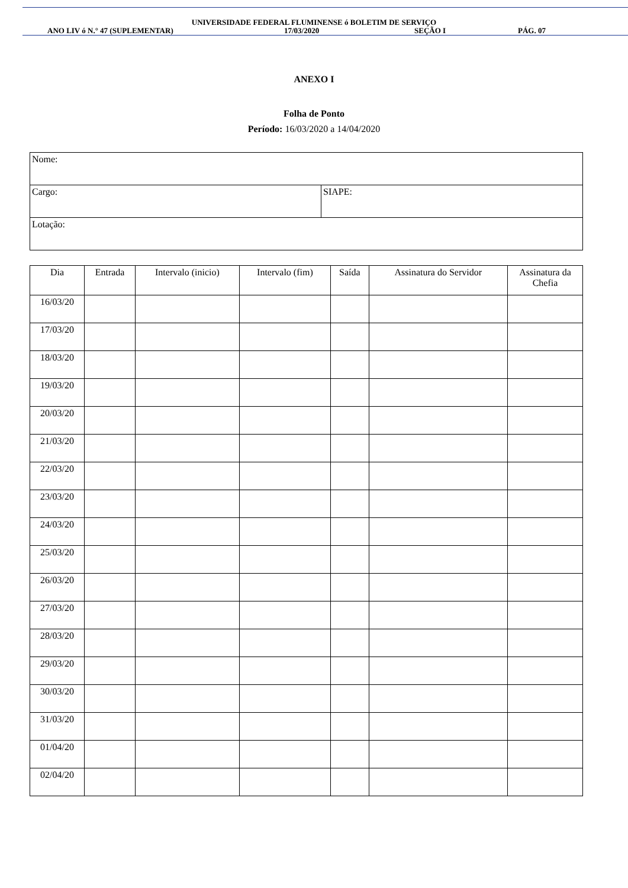UNIVERSIDADE FEDERAL FLUMINENSE ó BOLETIM DE SERVIÇO
ANO LIV ó N.° 47 (SUPLEMENTAR) 17/03/2020 SEÇÃO I PÁG. 07
ANEXO I
Folha de Ponto
Período: 16/03/2020 a 14/04/2020
| Nome: | |
| Cargo: | SIAPE: |
| Lotação: | |
| Dia | Entrada | Intervalo (inicio) | Intervalo (fim) | Saída | Assinatura do Servidor | Assinatura da Chefia |
| --- | --- | --- | --- | --- | --- | --- |
| 16/03/20 | | | | | | |
| 17/03/20 | | | | | | |
| 18/03/20 | | | | | | |
| 19/03/20 | | | | | | |
| 20/03/20 | | | | | | |
| 21/03/20 | | | | | | |
| 22/03/20 | | | | | | |
| 23/03/20 | | | | | | |
| 24/03/20 | | | | | | |
| 25/03/20 | | | | | | |
| 26/03/20 | | | | | | |
| 27/03/20 | | | | | | |
| 28/03/20 | | | | | | |
| 29/03/20 | | | | | | |
| 30/03/20 | | | | | | |
| 31/03/20 | | | | | | |
| 01/04/20 | | | | | | |
| 02/04/20 | | | | | | |